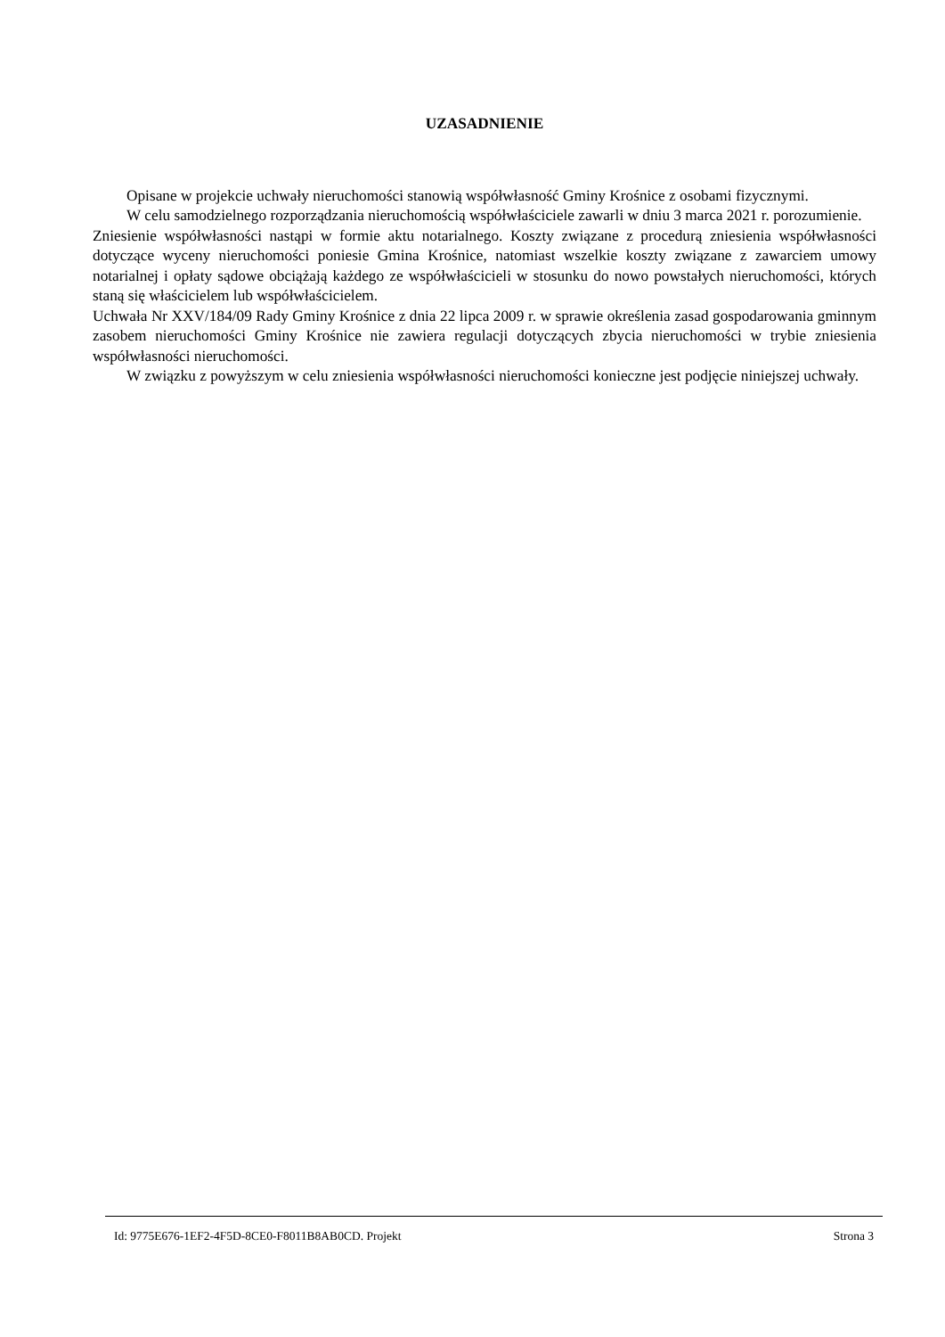UZASADNIENIE
Opisane w projekcie uchwały nieruchomości stanowią współwłasność Gminy Krośnice z osobami fizycznymi.
W celu samodzielnego rozporządzania nieruchomością współwłaściciele zawarli w dniu 3 marca 2021 r. porozumienie.
Zniesienie współwłasności nastąpi w formie aktu notarialnego. Koszty związane z procedurą zniesienia współwłasności dotyczące wyceny nieruchomości poniesie Gmina Krośnice, natomiast wszelkie koszty związane z zawarciem umowy notarialnej i opłaty sądowe obciążają każdego ze współwłaścicieli w stosunku do nowo powstałych nieruchomości, których staną się właścicielem lub współwłaścicielem.
Uchwała Nr XXV/184/09 Rady Gminy Krośnice z dnia 22 lipca 2009 r. w sprawie określenia zasad gospodarowania gminnym zasobem nieruchomości Gminy Krośnice nie zawiera regulacji dotyczących zbycia nieruchomości w trybie zniesienia współwłasności nieruchomości.
W związku z powyższym w celu zniesienia współwłasności nieruchomości konieczne jest podjęcie niniejszej uchwały.
Id: 9775E676-1EF2-4F5D-8CE0-F8011B8AB0CD. Projekt Strona 3